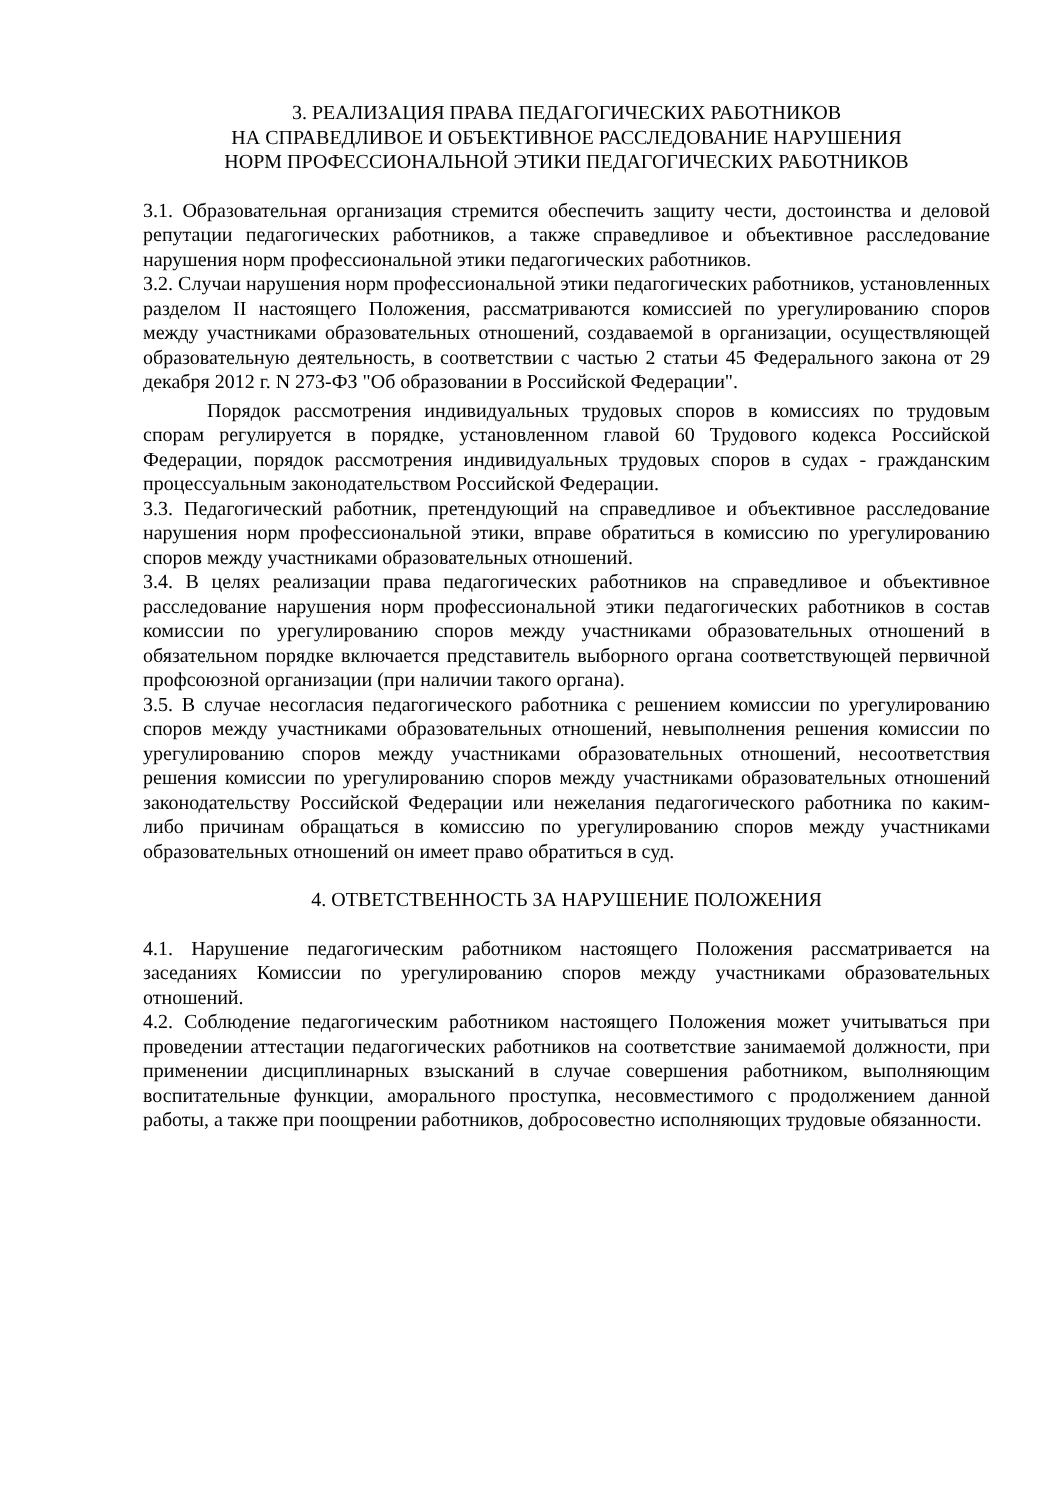3. РЕАЛИЗАЦИЯ ПРАВА ПЕДАГОГИЧЕСКИХ РАБОТНИКОВ
НА СПРАВЕДЛИВОЕ И ОБЪЕКТИВНОЕ РАССЛЕДОВАНИЕ НАРУШЕНИЯ
НОРМ ПРОФЕССИОНАЛЬНОЙ ЭТИКИ ПЕДАГОГИЧЕСКИХ РАБОТНИКОВ
3.1. Образовательная организация стремится обеспечить защиту чести, достоинства и деловой репутации педагогических работников, а также справедливое и объективное расследование нарушения норм профессиональной этики педагогических работников.
3.2. Случаи нарушения норм профессиональной этики педагогических работников, установленных разделом II настоящего Положения, рассматриваются комиссией по урегулированию споров между участниками образовательных отношений, создаваемой в организации, осуществляющей образовательную деятельность, в соответствии с частью 2 статьи 45 Федерального закона от 29 декабря 2012 г. N 273-ФЗ "Об образовании в Российской Федерации".
Порядок рассмотрения индивидуальных трудовых споров в комиссиях по трудовым спорам регулируется в порядке, установленном главой 60 Трудового кодекса Российской Федерации, порядок рассмотрения индивидуальных трудовых споров в судах - гражданским процессуальным законодательством Российской Федерации.
3.3. Педагогический работник, претендующий на справедливое и объективное расследование нарушения норм профессиональной этики, вправе обратиться в комиссию по урегулированию споров между участниками образовательных отношений.
3.4. В целях реализации права педагогических работников на справедливое и объективное расследование нарушения норм профессиональной этики педагогических работников в состав комиссии по урегулированию споров между участниками образовательных отношений в обязательном порядке включается представитель выборного органа соответствующей первичной профсоюзной организации (при наличии такого органа).
3.5. В случае несогласия педагогического работника с решением комиссии по урегулированию споров между участниками образовательных отношений, невыполнения решения комиссии по урегулированию споров между участниками образовательных отношений, несоответствия решения комиссии по урегулированию споров между участниками образовательных отношений законодательству Российской Федерации или нежелания педагогического работника по каким-либо причинам обращаться в комиссию по урегулированию споров между участниками образовательных отношений он имеет право обратиться в суд.
4. ОТВЕТСТВЕННОСТЬ ЗА НАРУШЕНИЕ ПОЛОЖЕНИЯ
4.1. Нарушение педагогическим работником настоящего Положения рассматривается на заседаниях Комиссии по урегулированию споров между участниками образовательных отношений.
4.2. Соблюдение педагогическим работником настоящего Положения может учитываться при проведении аттестации педагогических работников на соответствие занимаемой должности, при применении дисциплинарных взысканий в случае совершения работником, выполняющим воспитательные функции, аморального проступка, несовместимого с продолжением данной работы, а также при поощрении работников, добросовестно исполняющих трудовые обязанности.